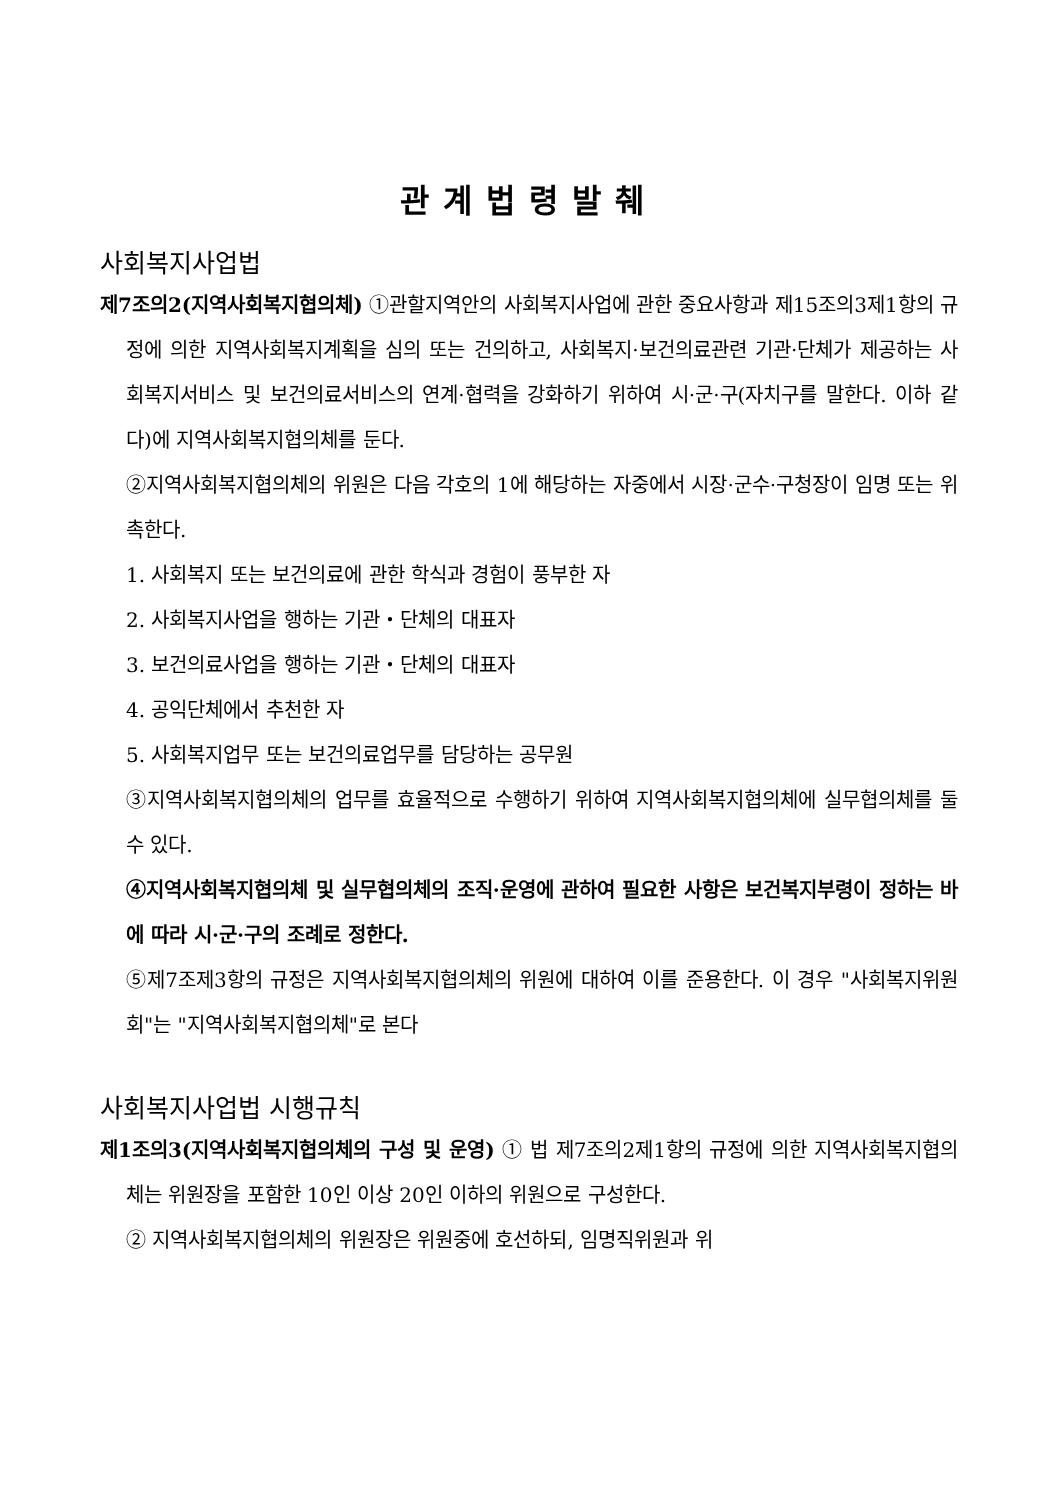관계법령발췌
사회복지사업법
제7조의2(지역사회복지협의체) ①관할지역안의 사회복지사업에 관한 중요사항과 제15조의3제1항의 규정에 의한 지역사회복지계획을 심의 또는 건의하고, 사회복지·보건의료관련 기관·단체가 제공하는 사회복지서비스 및 보건의료서비스의 연계·협력을 강화하기 위하여 시·군·구(자치구를 말한다. 이하 같다)에 지역사회복지협의체를 둔다.
②지역사회복지협의체의 위원은 다음 각호의 1에 해당하는 자중에서 시장·군수·구청장이 임명 또는 위촉한다.
1. 사회복지 또는 보건의료에 관한 학식과 경험이 풍부한 자
2. 사회복지사업을 행하는 기관・단체의 대표자
3. 보건의료사업을 행하는 기관・단체의 대표자
4. 공익단체에서 추천한 자
5. 사회복지업무 또는 보건의료업무를 담당하는 공무원
③지역사회복지협의체의 업무를 효율적으로 수행하기 위하여 지역사회복지협의체에 실무협의체를 둘 수 있다.
④지역사회복지협의체 및 실무협의체의 조직·운영에 관하여 필요한 사항은 보건복지부령이 정하는 바에 따라 시·군·구의 조례로 정한다.
⑤제7조제3항의 규정은 지역사회복지협의체의 위원에 대하여 이를 준용한다. 이 경우 "사회복지위원회"는 "지역사회복지협의체"로 본다
사회복지사업법 시행규칙
제1조의3(지역사회복지협의체의 구성 및 운영) ① 법 제7조의2제1항의 규정에 의한 지역사회복지협의체는 위원장을 포함한 10인 이상 20인 이하의 위원으로 구성한다.
② 지역사회복지협의체의 위원장은 위원중에 호선하되, 임명직위원과 위